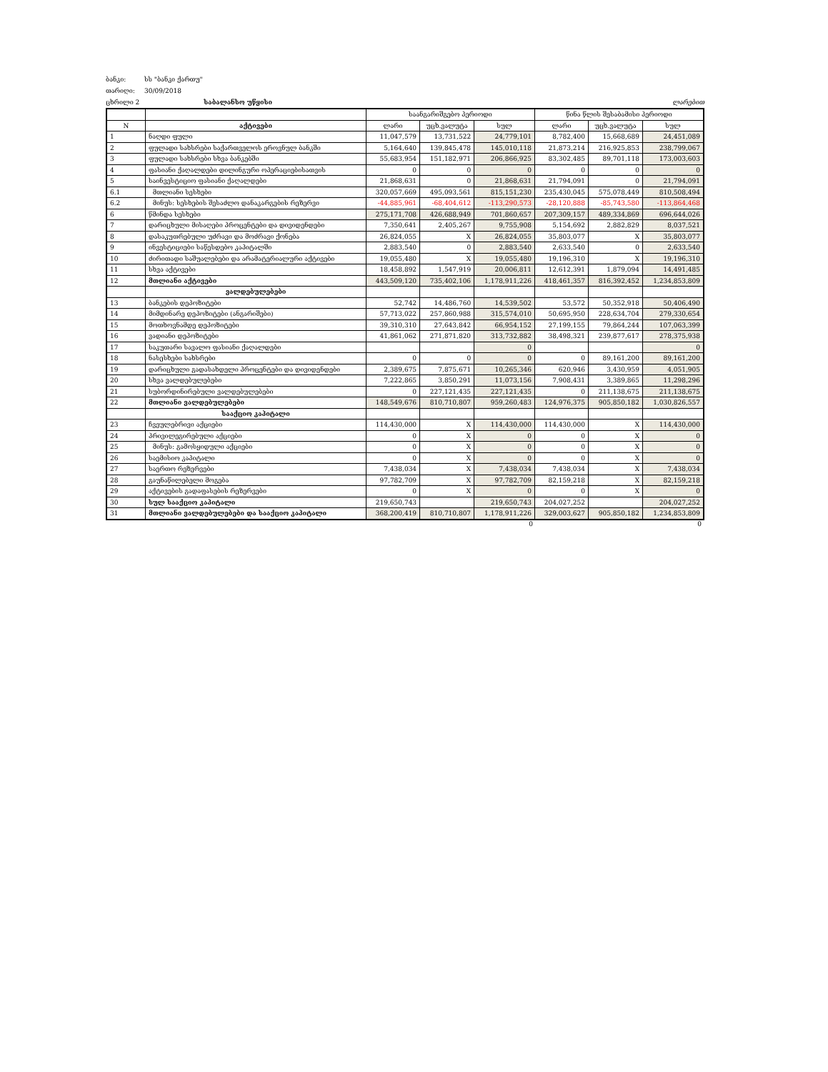ბანკი: სს "ბანკი ქართუ"
თარიღი: 30/09/2018
ცხრილი 2 საბალანსო უწყისი ლარებით
| | | საანგარიშგებო პერიოდი | | | წინა წლის შესაბამისი პერიოდი | | |
| N | აქტივები | ლარი | უცხ.ვალუტა | სულ | ლარი | უცხ.ვალუტა | სულ |
| 1 | ნაღდი ფული | 11,047,579 | 13,731,522 | 24,779,101 | 8,782,400 | 15,668,689 | 24,451,089 |
| 2 | ფულადი სახსრები საქართველოს ეროვნულ ბანკში | 5,164,640 | 139,845,478 | 145,010,118 | 21,873,214 | 216,925,853 | 238,799,067 |
| 3 | ფულადი სახსრები სხვა ბანკებში | 55,683,954 | 151,182,971 | 206,866,925 | 83,302,485 | 89,701,118 | 173,003,603 |
| 4 | ფასიანი ქაღალდები დილინგური ოპერაციებისათვის | 0 | 0 | 0 | 0 | 0 | 0 |
| 5 | საინვესტიციო ფასიანი ქაღალდები | 21,868,631 | 0 | 21,868,631 | 21,794,091 | 0 | 21,794,091 |
| 6.1 | მთლიანი სესხები | 320,057,669 | 495,093,561 | 815,151,230 | 235,430,045 | 575,078,449 | 810,508,494 |
| 6.2 | მინუს: სესხების შესაძლო დანაკარგების რეზერვი | -44,885,961 | -68,404,612 | -113,290,573 | -28,120,888 | -85,743,580 | -113,864,468 |
| 6 | წმინდა სესხები | 275,171,708 | 426,688,949 | 701,860,657 | 207,309,157 | 489,334,869 | 696,644,026 |
| 7 | დარიცხული მისაღები პროცენტები და დივიდენდები | 7,350,641 | 2,405,267 | 9,755,908 | 5,154,692 | 2,882,829 | 8,037,521 |
| 8 | დასაკუთრებული უძრავი და მოძრავი ქონება | 26,824,055 | X | 26,824,055 | 35,803,077 | X | 35,803,077 |
| 9 | ინვესტიციები საწესდებო კაპიტალში | 2,883,540 | 0 | 2,883,540 | 2,633,540 | 0 | 2,633,540 |
| 10 | ძირითადი საშუალებები და არამატერიალური აქტივები | 19,055,480 | X | 19,055,480 | 19,196,310 | X | 19,196,310 |
| 11 | სხვა აქტივები | 18,458,892 | 1,547,919 | 20,006,811 | 12,612,391 | 1,879,094 | 14,491,485 |
| 12 | მთლიანი აქტივები | 443,509,120 | 735,402,106 | 1,178,911,226 | 418,461,357 | 816,392,452 | 1,234,853,809 |
| | ვალდებულებები | | | | | | |
| 13 | ბანკების დეპოზიტები | 52,742 | 14,486,760 | 14,539,502 | 53,572 | 50,352,918 | 50,406,490 |
| 14 | მიმდინარე დეპოზიტები (ანგარიშები) | 57,713,022 | 257,860,988 | 315,574,010 | 50,695,950 | 228,634,704 | 279,330,654 |
| 15 | მოთხოვნამდე დეპოზიტები | 39,310,310 | 27,643,842 | 66,954,152 | 27,199,155 | 79,864,244 | 107,063,399 |
| 16 | ვადიანი დეპოზიტები | 41,861,062 | 271,871,820 | 313,732,882 | 38,498,321 | 239,877,617 | 278,375,938 |
| 17 | საკუთარი სავალო ფასიანი ქაღალდები | | | 0 | | | 0 |
| 18 | ნასესხები სახსრები | 0 | 0 | 0 | 0 | 89,161,200 | 89,161,200 |
| 19 | დარიცხული გადასახდელი პროცენტები და დივიდენდები | 2,389,675 | 7,875,671 | 10,265,346 | 620,946 | 3,430,959 | 4,051,905 |
| 20 | სხვა ვალდებულებები | 7,222,865 | 3,850,291 | 11,073,156 | 7,908,431 | 3,389,865 | 11,298,296 |
| 21 | სუბორდინირებული ვალდებულებები | 0 | 227,121,435 | 227,121,435 | 0 | 211,138,675 | 211,138,675 |
| 22 | მთლიანი ვალდებულებები | 148,549,676 | 810,710,807 | 959,260,483 | 124,976,375 | 905,850,182 | 1,030,826,557 |
| | სააქციო კაპიტალი | | | | | | |
| 23 | ჩვეულებრივი აქციები | 114,430,000 | X | 114,430,000 | 114,430,000 | X | 114,430,000 |
| 24 | პრივილეგირებული აქციები | 0 | X | 0 | 0 | X | 0 |
| 25 | მინუს: გამოსყიდული აქციები | 0 | X | 0 | 0 | X | 0 |
| 26 | საემისიო კაპიტალი | 0 | X | 0 | 0 | X | 0 |
| 27 | საერთო რეზერვები | 7,438,034 | X | 7,438,034 | 7,438,034 | X | 7,438,034 |
| 28 | გაუნაწილებელი მოგება | 97,782,709 | X | 97,782,709 | 82,159,218 | X | 82,159,218 |
| 29 | აქტივების გადაფასების რეზერვები | 0 | X | 0 | 0 | X | 0 |
| 30 | სულ სააქციო კაპიტალი | 219,650,743 | | 219,650,743 | 204,027,252 | | 204,027,252 |
| 31 | მთლიანი ვალდებულებები და სააქციო კაპიტალი | 368,200,419 | 810,710,807 | 1,178,911,226 | 329,003,627 | 905,850,182 | 1,234,853,809 |
0 0